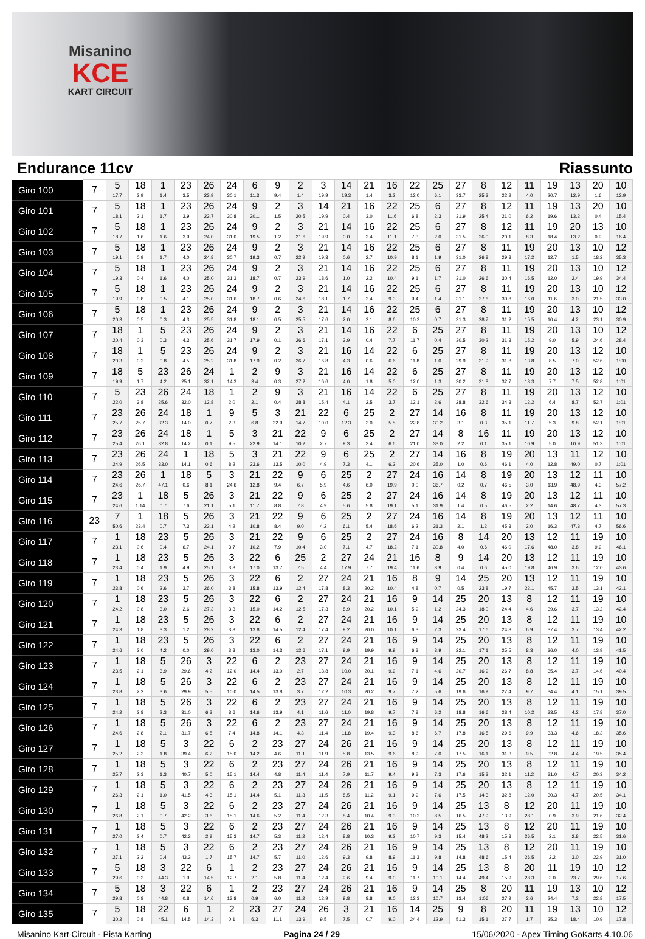Misanino
KCE
KART CIRCUIT
Endurance 11cv Riassunto
| Giro 100 | 7 | 5 17.7 | 18 2.9 | 1 1.4 | 23 3.5 | 26 23.9 | 24 30.1 | 6 11.3 | 9 9.4 | 2 1.4 | 3 19.9 | 14 19.3 | 21 1.4 | 16 3.2 | 22 12.0 | 25 6.1 | 27 33.7 | 8 25.3 | 12 22.2 | 11 4.0 | 19 20.7 | 13 12.9 | 20 1.6 | 10 12.9 |
| Giro 101 | 7 | 5 18.1 | 18 2.1 | 1 1.7 | 23 3.9 | 26 23.7 | 24 30.8 | 9 20.1 | 2 1.5 | 3 20.5 | 14 19.9 | 21 0.4 | 16 3.0 | 22 11.6 | 25 6.8 | 6 2.3 | 27 31.9 | 8 25.4 | 12 21.0 | 11 6.2 | 19 19.6 | 13 13.2 | 20 0.4 | 10 15.4 |
| Giro 102 | 7 | 5 18.7 | 18 1.6 | 1 1.6 | 23 3.9 | 26 24.0 | 24 31.0 | 9 19.5 | 2 1.2 | 3 21.6 | 21 19.9 | 14 0.0 | 16 3.4 | 22 11.1 | 25 7.3 | 6 2.0 | 27 31.5 | 8 26.0 | 12 20.1 | 11 8.3 | 19 18.4 | 20 13.2 | 13 0.9 | 10 16.4 |
| Giro 103 | 7 | 5 19.1 | 18 0.9 | 1 1.7 | 23 4.0 | 26 24.8 | 24 30.7 | 9 19.3 | 2 0.7 | 3 22.9 | 21 19.3 | 14 0.6 | 16 2.7 | 22 10.9 | 25 8.1 | 6 1.9 | 27 31.0 | 8 26.8 | 11 29.3 | 19 17.2 | 20 12.7 | 13 1.5 | 10 18.2 | 12 35.3 |
| Giro 104 | 7 | 5 19.3 | 18 0.4 | 1 1.6 | 23 4.0 | 26 25.0 | 24 31.3 | 9 18.7 | 2 0.7 | 3 23.9 | 21 18.6 | 14 1.0 | 16 2.2 | 22 10.4 | 25 9.1 | 6 1.7 | 27 31.0 | 8 26.6 | 11 30.4 | 19 16.5 | 20 12.0 | 13 2.4 | 10 19.9 | 12 34.4 |
| Giro 105 | 7 | 5 19.9 | 18 0.8 | 1 0.5 | 23 4.1 | 26 25.0 | 24 31.6 | 9 18.7 | 2 0.6 | 3 24.6 | 21 18.1 | 14 1.7 | 16 2.4 | 22 9.3 | 25 9.4 | 6 1.4 | 27 31.1 | 8 27.6 | 11 30.8 | 19 16.0 | 20 11.6 | 13 3.0 | 10 21.5 | 12 33.0 |
| Giro 106 | 7 | 5 20.3 | 18 0.5 | 1 0.3 | 23 4.3 | 26 25.5 | 24 31.8 | 9 18.1 | 2 0.5 | 3 25.5 | 21 17.6 | 14 2.0 | 16 2.1 | 22 8.6 | 25 10.3 | 6 0.7 | 27 31.3 | 8 28.7 | 11 31.2 | 19 15.5 | 20 10.4 | 13 4.2 | 10 23.1 | 12 30.9 |
| Giro 107 | 7 | 18 20.4 | 1 0.3 | 5 0.3 | 23 4.3 | 26 25.6 | 24 31.7 | 9 17.9 | 2 0.1 | 3 26.6 | 21 17.1 | 14 3.9 | 16 0.4 | 22 7.7 | 6 11.7 | 25 0.4 | 27 30.5 | 8 30.2 | 11 31.3 | 19 15.2 | 20 9.0 | 13 5.9 | 10 24.6 | 12 28.4 |
| Giro 108 | 7 | 18 20.3 | 1 0.2 | 5 0.8 | 23 4.5 | 26 25.2 | 24 31.8 | 9 17.9 | 2 0.2 | 3 26.7 | 21 16.8 | 16 4.3 | 14 0.6 | 22 6.6 | 6 11.8 | 25 1.0 | 27 29.9 | 8 31.9 | 11 31.8 | 19 13.8 | 20 8.5 | 13 7.0 | 12 52.6 | 10 1:00 |
| Giro 109 | 7 | 18 19.9 | 5 1.7 | 23 4.2 | 26 25.1 | 24 32.1 | 1 14.3 | 2 3.4 | 9 0.3 | 3 27.2 | 21 16.6 | 16 4.0 | 14 1.8 | 22 5.0 | 6 12.0 | 25 1.3 | 27 30.2 | 8 31.8 | 11 32.7 | 19 13.3 | 20 7.7 | 13 7.5 | 12 52.8 | 10 1:01 |
| Giro 110 | 7 | 5 22.0 | 23 3.8 | 26 25.6 | 24 32.0 | 18 12.8 | 1 2.0 | 2 2.1 | 9 0.4 | 3 28.8 | 21 15.4 | 16 4.1 | 14 2.5 | 22 3.7 | 6 12.1 | 25 2.6 | 27 28.8 | 8 32.6 | 11 34.3 | 19 12.2 | 20 6.4 | 13 8.7 | 12 52.7 | 10 1:01 |
| Giro 111 | 7 | 23 25.7 | 26 25.7 | 24 32.3 | 18 14.0 | 1 0.7 | 9 2.3 | 5 6.8 | 3 22.9 | 21 14.7 | 22 10.0 | 6 12.3 | 25 3.0 | 2 5.5 | 27 22.8 | 14 30.2 | 16 3.1 | 8 0.3 | 11 35.1 | 19 11.7 | 20 5.3 | 13 9.8 | 12 52.1 | 10 1:01 |
| Giro 112 | 7 | 23 25.4 | 26 26.1 | 24 32.8 | 18 14.2 | 1 0.1 | 5 9.5 | 3 22.9 | 21 14.1 | 22 10.2 | 9 2.7 | 6 9.3 | 25 3.4 | 2 6.6 | 27 21.0 | 14 33.0 | 8 2.2 | 16 0.1 | 11 35.1 | 19 10.9 | 20 5.0 | 13 10.9 | 12 51.3 | 10 1:01 |
| Giro 113 | 7 | 23 24.9 | 26 26.5 | 24 33.0 | 1 14.1 | 18 0.6 | 5 8.2 | 3 23.6 | 21 13.5 | 22 10.0 | 9 4.9 | 6 7.3 | 25 4.1 | 2 6.2 | 27 20.6 | 14 35.0 | 16 1.0 | 8 0.6 | 19 46.1 | 20 4.0 | 13 12.8 | 11 49.0 | 12 0.7 | 10 1:01 |
| Giro 114 | 7 | 23 24.6 | 26 26.7 | 1 47.1 | 18 0.6 | 5 8.1 | 3 24.6 | 21 12.8 | 22 9.4 | 9 6.7 | 6 5.9 | 25 4.6 | 2 6.0 | 27 19.9 | 24 0.0 | 16 36.7 | 14 0.2 | 8 0.7 | 19 46.5 | 20 3.0 | 13 13.9 | 12 48.9 | 11 4.3 | 10 57.2 |
| Giro 115 | 7 | 23 24.6 | 1 1:14 | 18 0.7 | 5 7.6 | 26 21.1 | 3 5.1 | 21 11.7 | 22 8.8 | 9 7.8 | 6 4.9 | 25 5.6 | 2 5.8 | 27 19.1 | 24 5.1 | 16 31.9 | 14 1.4 | 8 0.5 | 19 46.5 | 20 2.2 | 13 14.6 | 12 48.7 | 11 4.3 | 10 57.3 |
| Giro 116 | 23 | 7 50.6 | 1 23.4 | 18 0.7 | 5 7.3 | 26 23.1 | 3 4.2 | 21 10.8 | 22 8.4 | 9 9.0 | 6 4.2 | 25 6.1 | 2 5.4 | 27 18.6 | 24 6.2 | 16 31.3 | 14 2.1 | 8 1.2 | 19 45.3 | 20 2.0 | 13 16.3 | 12 47.3 | 11 4.7 | 10 56.6 |
| Giro 117 | 7 | 1 23.1 | 18 0.6 | 23 0.4 | 5 6.7 | 26 24.1 | 3 3.7 | 21 10.2 | 22 7.9 | 9 10.4 | 6 3.0 | 25 7.1 | 2 4.7 | 27 18.2 | 24 7.1 | 16 30.8 | 8 4.0 | 14 0.6 | 20 46.0 | 13 17.6 | 12 48.0 | 11 3.8 | 19 9.9 | 10 46.1 |
| Giro 118 | 7 | 1 23.4 | 18 0.4 | 23 1.9 | 5 4.9 | 26 25.1 | 3 3.8 | 22 17.0 | 6 13.7 | 25 7.5 | 2 4.4 | 27 17.9 | 24 7.7 | 21 19.4 | 16 11.6 | 8 3.9 | 9 0.4 | 14 0.6 | 20 45.0 | 13 19.8 | 12 46.9 | 11 3.6 | 19 12.0 | 10 43.6 |
| Giro 119 | 7 | 1 23.8 | 18 0.6 | 23 2.6 | 5 3.7 | 26 26.0 | 3 3.8 | 22 15.8 | 6 13.9 | 2 12.4 | 27 17.8 | 24 8.3 | 21 20.2 | 16 10.4 | 8 4.8 | 9 0.7 | 14 0.5 | 25 23.8 | 20 19.7 | 13 22.1 | 12 45.7 | 11 3.5 | 19 13.1 | 10 42.1 |
| Giro 120 | 7 | 1 24.2 | 18 0.8 | 23 3.0 | 5 2.6 | 26 27.3 | 3 3.3 | 22 15.0 | 6 14.2 | 2 12.5 | 27 17.3 | 24 8.9 | 21 20.2 | 16 10.1 | 9 5.9 | 14 1.2 | 25 24.3 | 20 18.0 | 13 24.4 | 8 4.6 | 12 39.6 | 11 3.7 | 19 13.2 | 10 42.4 |
| Giro 121 | 7 | 1 24.3 | 18 1.8 | 23 3.3 | 5 1.2 | 26 28.2 | 3 3.8 | 22 13.8 | 6 14.5 | 2 12.4 | 27 17.4 | 24 9.2 | 21 20.0 | 16 10.1 | 9 6.3 | 14 2.3 | 25 23.4 | 20 17.6 | 13 24.8 | 8 6.9 | 12 37.4 | 11 3.7 | 19 13.4 | 10 42.2 |
| Giro 122 | 7 | 1 24.6 | 18 2.0 | 23 4.2 | 5 0.0 | 26 29.0 | 3 3.8 | 22 13.0 | 6 14.3 | 2 12.6 | 27 17.1 | 24 9.9 | 21 19.9 | 16 9.9 | 9 6.3 | 14 3.9 | 25 22.1 | 20 17.1 | 13 25.5 | 8 8.3 | 12 36.0 | 11 4.0 | 19 13.9 | 10 41.5 |
| Giro 123 | 7 | 1 23.5 | 18 2.1 | 5 3.9 | 26 29.6 | 3 4.2 | 22 12.0 | 6 14.4 | 2 13.0 | 23 2.7 | 27 13.8 | 24 10.0 | 21 20.1 | 16 9.9 | 9 7.1 | 14 4.6 | 25 20.7 | 20 16.9 | 13 26.7 | 8 8.8 | 12 35.4 | 11 3.7 | 19 14.6 | 10 40.4 |
| Giro 124 | 7 | 1 23.8 | 18 2.2 | 5 3.6 | 26 29.9 | 3 5.5 | 22 10.0 | 6 14.5 | 2 13.8 | 23 3.7 | 27 12.2 | 24 10.3 | 21 20.2 | 16 9.7 | 9 7.2 | 14 5.6 | 25 19.6 | 20 16.9 | 13 27.4 | 8 9.7 | 12 34.4 | 11 4.1 | 19 15.1 | 10 39.5 |
| Giro 125 | 7 | 1 24.2 | 18 2.8 | 5 2.3 | 26 31.0 | 3 6.3 | 22 8.6 | 6 14.6 | 2 13.9 | 23 4.1 | 27 11.6 | 24 11.0 | 21 19.8 | 16 9.7 | 9 7.8 | 14 6.2 | 25 18.8 | 20 16.6 | 13 28.4 | 8 10.2 | 12 33.5 | 11 4.2 | 19 17.8 | 10 37.0 |
| Giro 126 | 7 | 1 24.6 | 18 2.8 | 5 2.1 | 26 31.7 | 3 6.5 | 22 7.4 | 6 14.8 | 2 14.1 | 23 4.3 | 27 11.4 | 24 11.8 | 21 19.4 | 16 9.3 | 9 8.6 | 14 6.7 | 25 17.8 | 20 16.5 | 13 29.6 | 8 9.9 | 12 33.3 | 11 4.6 | 19 18.3 | 10 35.6 |
| Giro 127 | 7 | 1 25.2 | 18 2.3 | 5 1.8 | 3 39.4 | 22 6.2 | 6 15.0 | 2 14.2 | 23 4.6 | 27 11.1 | 24 11.9 | 26 5.8 | 21 13.5 | 16 9.6 | 9 8.9 | 14 7.0 | 25 17.5 | 20 16.1 | 13 31.3 | 8 9.5 | 12 32.8 | 11 4.4 | 19 19.5 | 10 35.4 |
| Giro 128 | 7 | 1 25.7 | 18 2.3 | 5 1.3 | 3 40.7 | 22 5.0 | 6 15.1 | 2 14.4 | 23 4.8 | 27 11.4 | 24 11.4 | 26 7.9 | 21 11.7 | 16 9.4 | 9 9.3 | 14 7.3 | 25 17.6 | 20 15.3 | 13 32.1 | 8 11.2 | 12 31.0 | 11 4.7 | 19 20.3 | 10 34.2 |
| Giro 129 | 7 | 1 26.3 | 18 2.1 | 5 1.0 | 3 41.5 | 22 4.3 | 6 15.1 | 2 14.4 | 23 5.1 | 27 11.3 | 24 11.5 | 26 8.5 | 21 11.2 | 16 9.1 | 9 9.9 | 14 7.6 | 25 17.5 | 20 14.3 | 13 32.8 | 8 12.0 | 12 30.3 | 11 4.7 | 19 20.5 | 10 34.1 |
| Giro 130 | 7 | 1 26.8 | 18 2.1 | 5 0.7 | 3 42.2 | 22 3.6 | 6 15.1 | 2 14.6 | 23 5.2 | 27 11.4 | 24 12.3 | 26 8.4 | 21 10.4 | 16 9.3 | 9 10.2 | 14 8.5 | 25 16.5 | 13 47.9 | 8 13.9 | 12 28.1 | 20 0.9 | 11 3.9 | 19 21.6 | 10 32.4 |
| Giro 131 | 7 | 1 27.0 | 18 2.4 | 5 0.7 | 3 42.3 | 22 2.9 | 6 15.3 | 2 14.7 | 23 5.3 | 27 11.2 | 24 12.4 | 26 8.8 | 21 10.3 | 16 9.2 | 9 10.7 | 14 9.3 | 25 15.4 | 13 48.2 | 8 15.3 | 12 26.5 | 20 2.1 | 11 2.8 | 19 22.5 | 10 31.6 |
| Giro 132 | 7 | 1 27.1 | 18 2.2 | 5 0.4 | 3 43.3 | 22 1.7 | 6 15.7 | 2 14.7 | 23 5.7 | 27 11.0 | 24 12.6 | 26 9.3 | 21 9.8 | 16 8.9 | 9 11.3 | 14 9.8 | 25 14.8 | 13 48.6 | 8 15.4 | 12 26.5 | 20 2.2 | 11 3.0 | 19 22.9 | 10 31.0 |
| Giro 133 | 7 | 5 29.6 | 18 0.3 | 3 44.3 | 22 1.9 | 6 14.5 | 1 12.7 | 2 2.1 | 23 5.8 | 27 11.4 | 24 12.4 | 26 9.6 | 21 9.4 | 16 9.0 | 9 11.7 | 14 10.1 | 25 14.4 | 13 49.4 | 8 15.9 | 20 28.3 | 11 3.0 | 19 23.7 | 10 29.6 | 12 17.6 |
| Giro 134 | 7 | 5 29.8 | 18 0.8 | 3 44.8 | 22 0.8 | 6 14.6 | 1 13.8 | 2 0.9 | 23 6.0 | 27 11.2 | 24 12.9 | 26 9.8 | 21 8.8 | 16 9.0 | 9 12.3 | 14 10.7 | 25 13.4 | 8 1:06 | 20 27.9 | 11 2.6 | 19 24.4 | 13 7.2 | 10 22.8 | 12 17.5 |
| Giro 135 | 7 | 5 30.2 | 18 0.8 | 22 45.1 | 6 14.5 | 1 14.3 | 2 0.1 | 23 6.3 | 27 11.1 | 24 13.9 | 26 9.5 | 3 7.5 | 21 0.7 | 16 9.0 | 14 24.4 | 25 12.9 | 9 51.3 | 8 15.1 | 20 27.7 | 11 1.7 | 19 25.3 | 13 18.4 | 10 10.9 | 12 17.8 |
Misanino Kart Circuit - Pista Karting Pagina 24 / 29 15/06/2020 - Apex Timing GoKarts 4.10.06